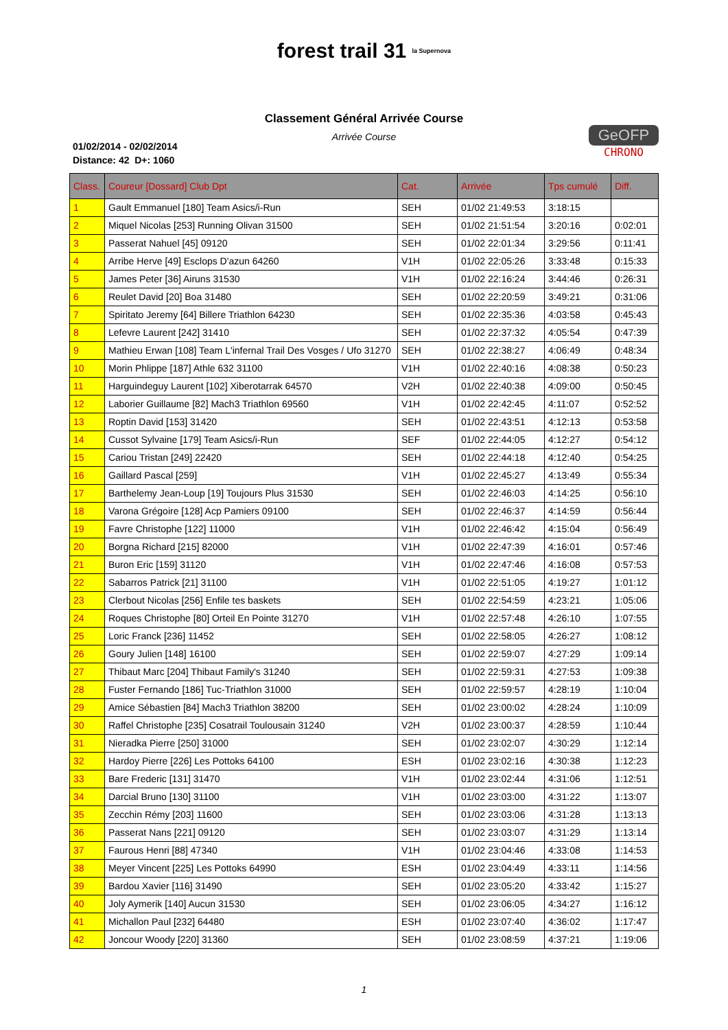forest trail 31 la Supernova
Classement Général Arrivée Course
Arrivée Course
01/02/2014 - 02/02/2014
Distance: 42 D+: 1060
GeOFP
CHRONO
| Class. | Coureur [Dossard] Club Dpt | Cat. | Arrivée | Tps cumulé | Diff. |
| --- | --- | --- | --- | --- | --- |
| 1 | Gault Emmanuel [180] Team Asics/i-Run | SEH | 01/02 21:49:53 | 3:18:15 | |
| 2 | Miquel Nicolas [253] Running Olivan 31500 | SEH | 01/02 21:51:54 | 3:20:16 | 0:02:01 |
| 3 | Passerat Nahuel [45] 09120 | SEH | 01/02 22:01:34 | 3:29:56 | 0:11:41 |
| 4 | Arribe Herve [49] Esclops D'azun 64260 | V1H | 01/02 22:05:26 | 3:33:48 | 0:15:33 |
| 5 | James Peter [36] Airuns 31530 | V1H | 01/02 22:16:24 | 3:44:46 | 0:26:31 |
| 6 | Reulet David [20] Boa 31480 | SEH | 01/02 22:20:59 | 3:49:21 | 0:31:06 |
| 7 | Spiritato Jeremy [64] Billere Triathlon 64230 | SEH | 01/02 22:35:36 | 4:03:58 | 0:45:43 |
| 8 | Lefevre Laurent [242] 31410 | SEH | 01/02 22:37:32 | 4:05:54 | 0:47:39 |
| 9 | Mathieu Erwan [108] Team L'infernal Trail Des Vosges / Ufo 31270 | SEH | 01/02 22:38:27 | 4:06:49 | 0:48:34 |
| 10 | Morin Phlippe [187] Athle 632 31100 | V1H | 01/02 22:40:16 | 4:08:38 | 0:50:23 |
| 11 | Harguindeguy Laurent [102] Xiberotarrak 64570 | V2H | 01/02 22:40:38 | 4:09:00 | 0:50:45 |
| 12 | Laborier Guillaume [82] Mach3 Triathlon 69560 | V1H | 01/02 22:42:45 | 4:11:07 | 0:52:52 |
| 13 | Roptin David [153] 31420 | SEH | 01/02 22:43:51 | 4:12:13 | 0:53:58 |
| 14 | Cussot Sylvaine [179] Team Asics/i-Run | SEF | 01/02 22:44:05 | 4:12:27 | 0:54:12 |
| 15 | Cariou Tristan [249] 22420 | SEH | 01/02 22:44:18 | 4:12:40 | 0:54:25 |
| 16 | Gaillard Pascal [259] | V1H | 01/02 22:45:27 | 4:13:49 | 0:55:34 |
| 17 | Barthelemy Jean-Loup [19] Toujours Plus 31530 | SEH | 01/02 22:46:03 | 4:14:25 | 0:56:10 |
| 18 | Varona Grégoire [128] Acp Pamiers 09100 | SEH | 01/02 22:46:37 | 4:14:59 | 0:56:44 |
| 19 | Favre Christophe [122] 11000 | V1H | 01/02 22:46:42 | 4:15:04 | 0:56:49 |
| 20 | Borgna Richard [215] 82000 | V1H | 01/02 22:47:39 | 4:16:01 | 0:57:46 |
| 21 | Buron Eric [159] 31120 | V1H | 01/02 22:47:46 | 4:16:08 | 0:57:53 |
| 22 | Sabarros Patrick [21] 31100 | V1H | 01/02 22:51:05 | 4:19:27 | 1:01:12 |
| 23 | Clerbout Nicolas [256] Enfile tes baskets | SEH | 01/02 22:54:59 | 4:23:21 | 1:05:06 |
| 24 | Roques Christophe [80] Orteil En Pointe 31270 | V1H | 01/02 22:57:48 | 4:26:10 | 1:07:55 |
| 25 | Loric Franck [236] 11452 | SEH | 01/02 22:58:05 | 4:26:27 | 1:08:12 |
| 26 | Goury Julien [148] 16100 | SEH | 01/02 22:59:07 | 4:27:29 | 1:09:14 |
| 27 | Thibaut Marc [204] Thibaut Family's 31240 | SEH | 01/02 22:59:31 | 4:27:53 | 1:09:38 |
| 28 | Fuster Fernando [186] Tuc-Triathlon 31000 | SEH | 01/02 22:59:57 | 4:28:19 | 1:10:04 |
| 29 | Amice Sébastien [84] Mach3 Triathlon 38200 | SEH | 01/02 23:00:02 | 4:28:24 | 1:10:09 |
| 30 | Raffel Christophe [235] Cosatrail Toulousain 31240 | V2H | 01/02 23:00:37 | 4:28:59 | 1:10:44 |
| 31 | Nieradka Pierre [250] 31000 | SEH | 01/02 23:02:07 | 4:30:29 | 1:12:14 |
| 32 | Hardoy Pierre [226] Les Pottoks 64100 | ESH | 01/02 23:02:16 | 4:30:38 | 1:12:23 |
| 33 | Bare Frederic [131] 31470 | V1H | 01/02 23:02:44 | 4:31:06 | 1:12:51 |
| 34 | Darcial Bruno [130] 31100 | V1H | 01/02 23:03:00 | 4:31:22 | 1:13:07 |
| 35 | Zecchin Rémy [203] 11600 | SEH | 01/02 23:03:06 | 4:31:28 | 1:13:13 |
| 36 | Passerat Nans [221] 09120 | SEH | 01/02 23:03:07 | 4:31:29 | 1:13:14 |
| 37 | Faurous Henri [88] 47340 | V1H | 01/02 23:04:46 | 4:33:08 | 1:14:53 |
| 38 | Meyer Vincent [225] Les Pottoks 64990 | ESH | 01/02 23:04:49 | 4:33:11 | 1:14:56 |
| 39 | Bardou Xavier [116] 31490 | SEH | 01/02 23:05:20 | 4:33:42 | 1:15:27 |
| 40 | Joly Aymerik [140] Aucun 31530 | SEH | 01/02 23:06:05 | 4:34:27 | 1:16:12 |
| 41 | Michallon Paul [232] 64480 | ESH | 01/02 23:07:40 | 4:36:02 | 1:17:47 |
| 42 | Joncour Woody [220] 31360 | SEH | 01/02 23:08:59 | 4:37:21 | 1:19:06 |
1